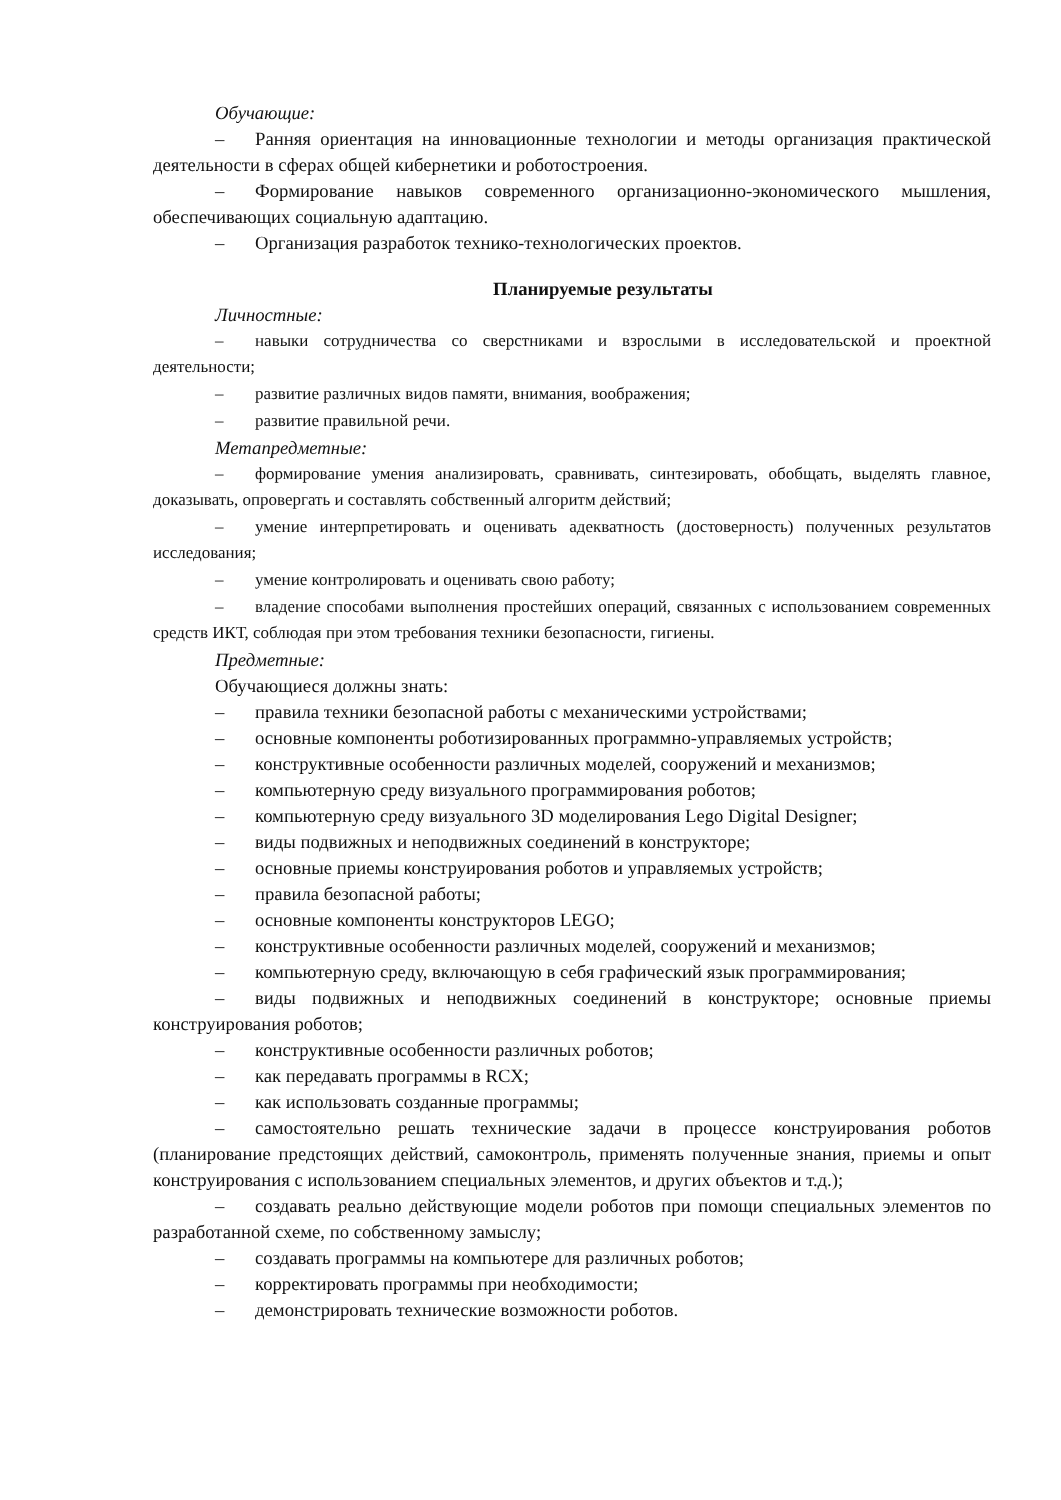Обучающие:
– Ранняя ориентация на инновационные технологии и методы организация практической деятельности в сферах общей кибернетики и роботостроения.
– Формирование навыков современного организационно-экономического мышления, обеспечивающих социальную адаптацию.
– Организация разработок технико-технологических проектов.
Планируемые результаты
Личностные:
– навыки сотрудничества со сверстниками и взрослыми в исследовательской и проектной деятельности;
– развитие различных видов памяти, внимания, воображения;
– развитие правильной речи.
Метапредметные:
– формирование умения анализировать, сравнивать, синтезировать, обобщать, выделять главное, доказывать, опровергать и составлять собственный алгоритм действий;
– умение интерпретировать и оценивать адекватность (достоверность) полученных результатов исследования;
– умение контролировать и оценивать свою работу;
– владение способами выполнения простейших операций, связанных с использованием современных средств ИКТ, соблюдая при этом требования техники безопасности, гигиены.
Предметные:
Обучающиеся должны знать:
– правила техники безопасной работы с механическими устройствами;
– основные компоненты роботизированных программно-управляемых устройств;
– конструктивные особенности различных моделей, сооружений и механизмов;
– компьютерную среду визуального программирования роботов;
– компьютерную среду визуального 3D моделирования Lego Digital Designer;
– виды подвижных и неподвижных соединений в конструкторе;
– основные приемы конструирования роботов и управляемых устройств;
– правила безопасной работы;
– основные компоненты конструкторов LEGO;
– конструктивные особенности различных моделей, сооружений и механизмов;
– компьютерную среду, включающую в себя графический язык программирования;
– виды подвижных и неподвижных соединений в конструкторе; основные приемы конструирования роботов;
– конструктивные особенности различных роботов;
– как передавать программы в RCX;
– как использовать созданные программы;
– самостоятельно решать технические задачи в процессе конструирования роботов (планирование предстоящих действий, самоконтроль, применять полученные знания, приемы и опыт конструирования с использованием специальных элементов, и других объектов и т.д.);
– создавать реально действующие модели роботов при помощи специальных элементов по разработанной схеме, по собственному замыслу;
– создавать программы на компьютере для различных роботов;
– корректировать программы при необходимости;
– демонстрировать технические возможности роботов.